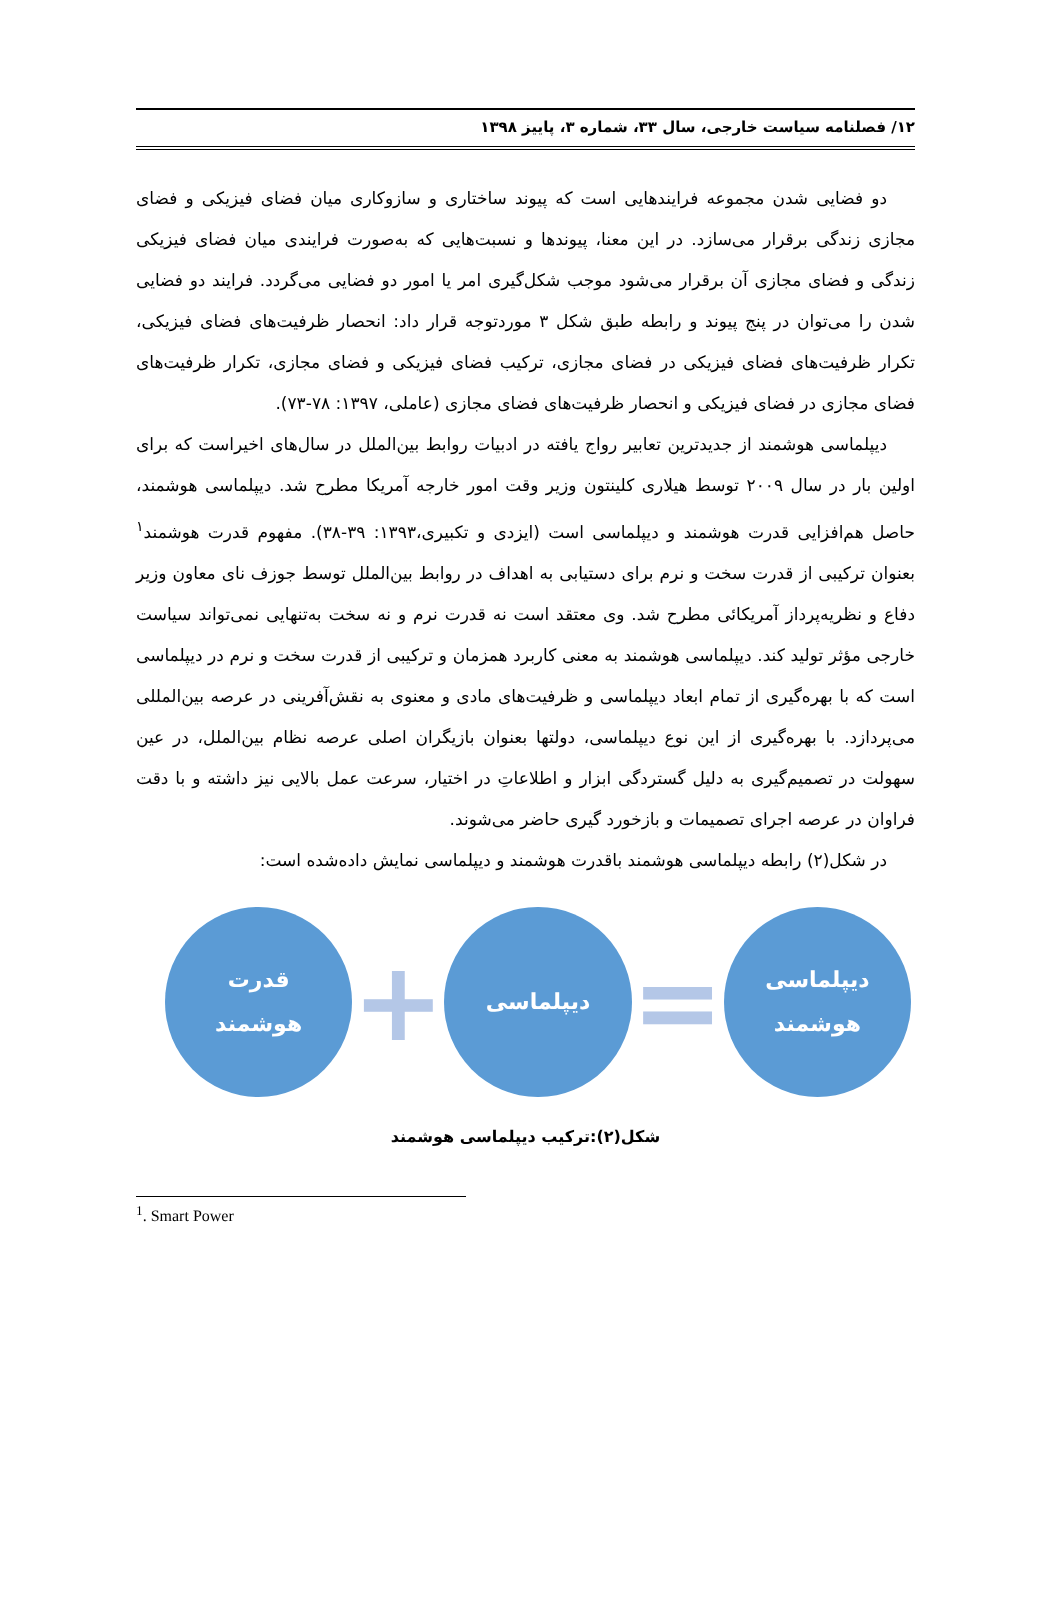۱۲/ فصلنامه سیاست خارجی، سال ۳۳، شماره ۳، پاییز ۱۳۹۸
دو فضایی شدن مجموعه فرایندهایی است که پیوند ساختاری و سازوکاری میان فضای فیزیکی و فضای مجازی زندگی برقرار می‌سازد. در این معنا، پیوندها و نسبت‌هایی که به‌صورت فرایندی میان فضای فیزیکی زندگی و فضای مجازی آن برقرار می‌شود موجب شکل‌گیری امر یا امور دو فضایی می‌گردد. فرایند دو فضایی شدن را می‌توان در پنج پیوند و رابطه طبق شکل ۳ موردتوجه قرار داد: انحصار ظرفیت‌های فضای فیزیکی، تکرار ظرفیت‌های فضای فیزیکی در فضای مجازی، ترکیب فضای فیزیکی و فضای مجازی، تکرار ظرفیت‌های فضای مجازی در فضای فیزیکی و انحصار ظرفیت‌های فضای مجازی (عاملی، ۱۳۹۷: ۷۸-۷۳).
دیپلماسی هوشمند از جدیدترین تعابیر رواج یافته در ادبیات روابط بین‌الملل در سال‌های اخیراست که برای اولین بار در سال ۲۰۰۹ توسط هیلاری کلینتون وزیر وقت امور خارجه آمریکا مطرح شد. دیپلماسی هوشمند، حاصل هم‌افزایی قدرت هوشمند و دیپلماسی است (ایزدی و تکبیری،۱۳۹۳: ۳۹-۳۸). مفهوم قدرت هوشمند<sup>۱</sup> بعنوان ترکیبی از قدرت سخت و نرم برای دستیابی به اهداف در روابط بین‌الملل توسط جوزف نای معاون وزیر دفاع و نظریه‌پرداز آمریکائی مطرح شد. وی معتقد است نه قدرت نرم و نه سخت به‌تنهایی نمی‌تواند سیاست خارجی مؤثر تولید کند. دیپلماسی هوشمند به معنی کاربرد همزمان و ترکیبی از قدرت سخت و نرم در دیپلماسی است که با بهره‌گیری از تمام ابعاد دیپلماسی و ظرفیت‌های مادی و معنوی به نقش‌آفرینی در عرصه بین‌المللی می‌پردازد. با بهره‌گیری از این نوع دیپلماسی، دولتها بعنوان بازیگران اصلی عرصه نظام بین‌الملل، در عین سهولت در تصمیم‌گیری به دلیل گستردگی ابزار و اطلاعاتِ در اختیار، سرعت عمل بالایی نیز داشته و با دقت فراوان در عرصه اجرای تصمیمات و بازخورد گیری حاضر می‌شوند.
در شکل(۲) رابطه دیپلماسی هوشمند باقدرت هوشمند و دیپلماسی نمایش داده‌شده است:
دیپلماسی
هوشمند
=
دیپلماسی
+
قدرت
هوشمند
شکل(۲):ترکیب دیپلماسی هوشمند
<sup>1</sup>. Smart Power